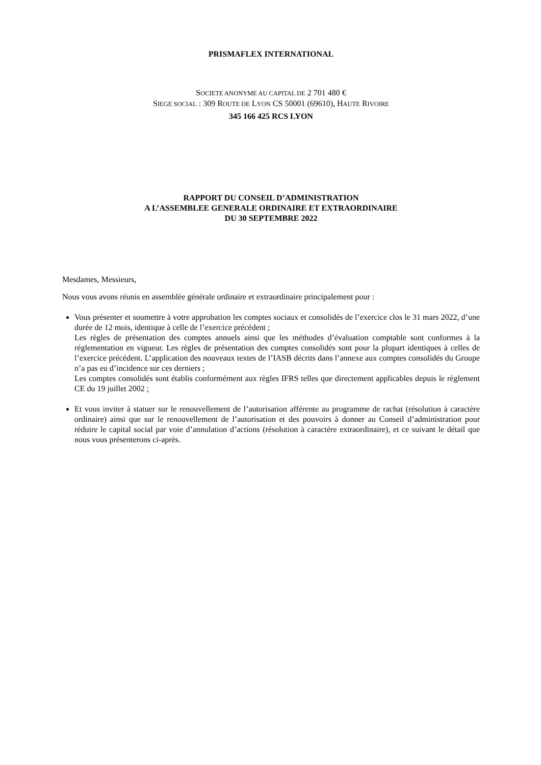PRISMAFLEX INTERNATIONAL
SOCIETE ANONYME AU CAPITAL DE 2 701 480 €
SIEGE SOCIAL : 309 ROUTE DE LYON CS 50001 (69610), HAUTE RIVOIRE
345 166 425 RCS LYON
RAPPORT DU CONSEIL D’ADMINISTRATION
A L’ASSEMBLEE GENERALE ORDINAIRE ET EXTRAORDINAIRE
DU 30 SEPTEMBRE 2022
Mesdames, Messieurs,
Nous vous avons réunis en assemblée générale ordinaire et extraordinaire principalement pour :
Vous présenter et soumettre à votre approbation les comptes sociaux et consolidés de l’exercice clos le 31 mars 2022, d’une durée de 12 mois, identique à celle de l’exercice précédent ;
Les règles de présentation des comptes annuels ainsi que les méthodes d’évaluation comptable sont conformes à la réglementation en vigueur. Les règles de présentation des comptes consolidés sont pour la plupart identiques à celles de l’exercice précédent. L’application des nouveaux textes de l’IASB décrits dans l’annexe aux comptes consolidés du Groupe n’a pas eu d’incidence sur ces derniers ;
Les comptes consolidés sont établis conformément aux règles IFRS telles que directement applicables depuis le règlement CE du 19 juillet 2002 ;
Et vous inviter à statuer sur le renouvellement de l’autorisation afférente au programme de rachat (résolution à caractère ordinaire) ainsi que sur le renouvellement de l’autorisation et des pouvoirs à donner au Conseil d’administration pour réduire le capital social par voie d’annulation d’actions (résolution à caractère extraordinaire), et ce suivant le détail que nous vous présenterons ci-après.